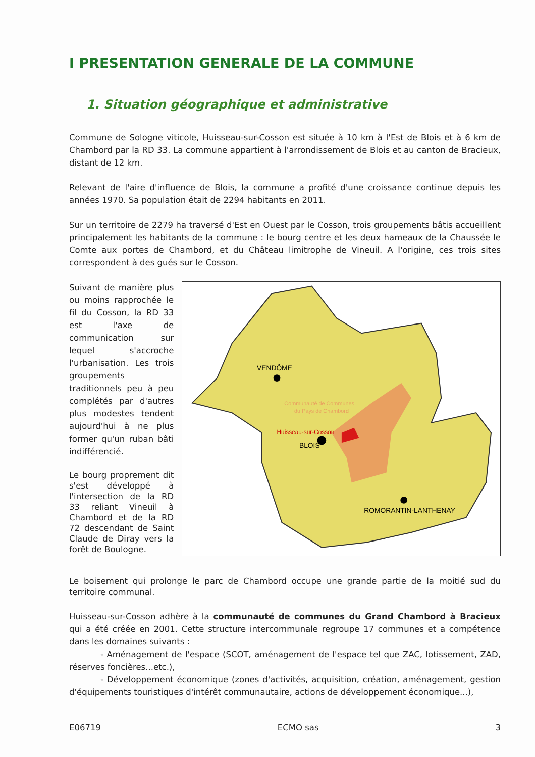I PRESENTATION GENERALE DE LA COMMUNE
1. Situation géographique et administrative
Commune de Sologne viticole, Huisseau-sur-Cosson est située à 10 km à l'Est de Blois et à 6 km de Chambord par la RD 33. La commune appartient à l'arrondissement de Blois et au canton de Bracieux, distant de 12 km.
Relevant de l'aire d'influence de Blois, la commune a profité d'une croissance continue depuis les années 1970. Sa population était de 2294 habitants en 2011.
Sur un territoire de 2279 ha traversé d'Est en Ouest par le Cosson, trois groupements bâtis accueillent principalement les habitants de la commune : le bourg centre et les deux hameaux de la Chaussée le Comte aux portes de Chambord, et du Château limitrophe de Vineuil. A l'origine, ces trois sites correspondent à des gués sur le Cosson.
Suivant de manière plus ou moins rapprochée le fil du Cosson, la RD 33 est l'axe de communication sur lequel s'accroche l'urbanisation. Les trois groupements traditionnels peu à peu complétés par d'autres plus modestes tendent aujourd'hui à ne plus former qu'un ruban bâti indifférencié.
Le bourg proprement dit s'est développé à l'intersection de la RD 33 reliant Vineuil à Chambord et de la RD 72 descendant de Saint Claude de Diray vers la forêt de Boulogne.
VENDÔME
Communauté de Communes
du Pays de Chambord
Huisseau-sur-Cosson
BLOIS
ROMORANTIN-LANTHENAY
Le boisement qui prolonge le parc de Chambord occupe une grande partie de la moitié sud du territoire communal.
Huisseau-sur-Cosson adhère à la communauté de communes du Grand Chambord à Bracieux qui a été créée en 2001. Cette structure intercommunale regroupe 17 communes et a compétence dans les domaines suivants :
- Aménagement de l'espace (SCOT, aménagement de l'espace tel que ZAC, lotissement, ZAD, réserves foncières...etc.),
- Développement économique (zones d'activités, acquisition, création, aménagement, gestion d'équipements touristiques d'intérêt communautaire, actions de développement économique...),
E06719 ECMO sas 3